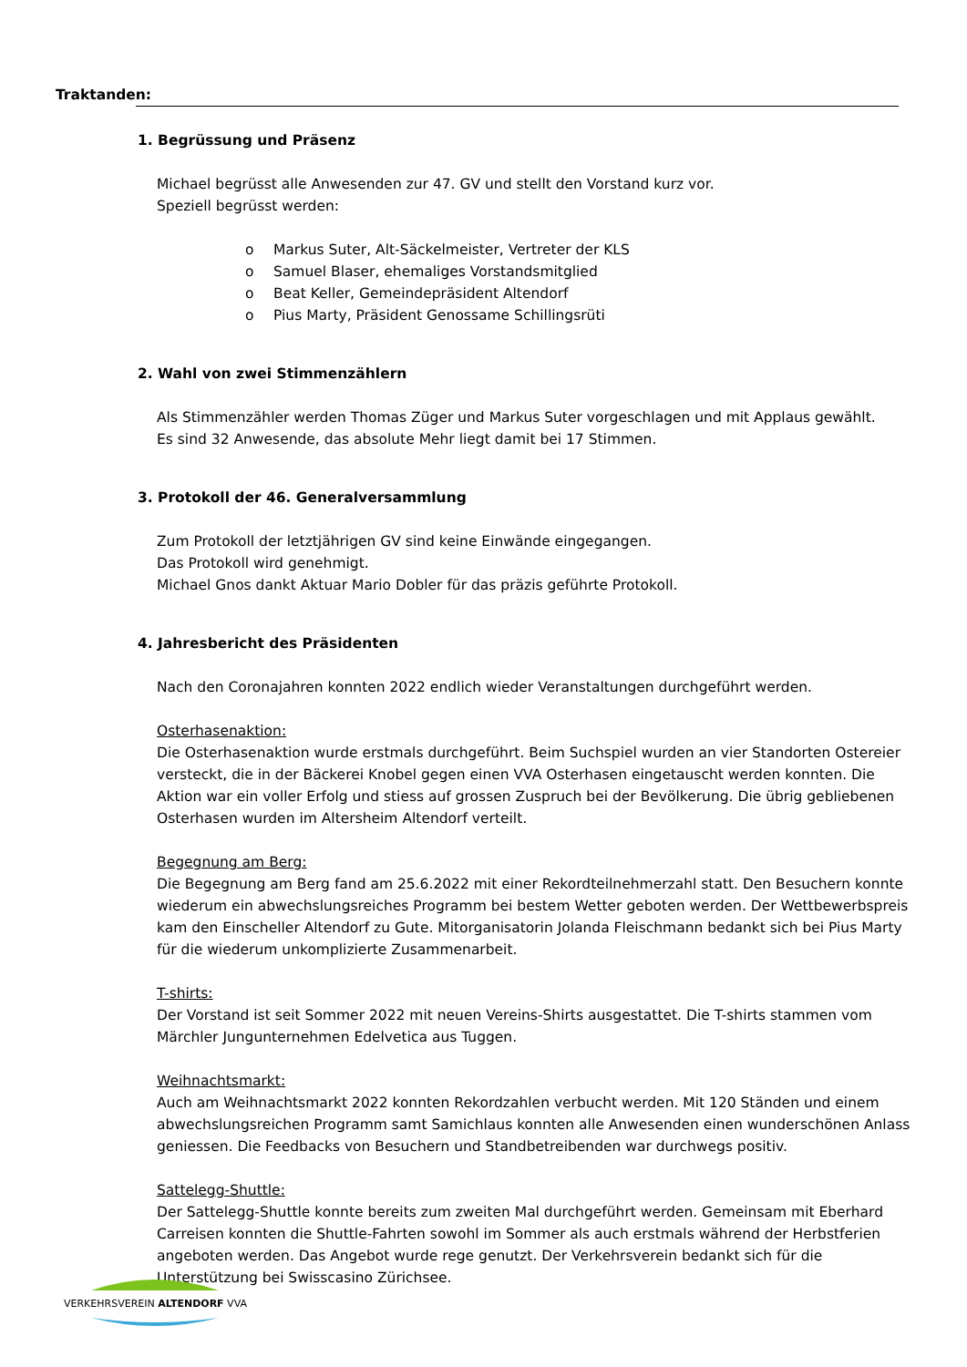Traktanden:
1. Begrüssung und Präsenz
Michael begrüsst alle Anwesenden zur 47. GV und stellt den Vorstand kurz vor.
Speziell begrüsst werden:
o Markus Suter, Alt-Säckelmeister, Vertreter der KLS
o Samuel Blaser, ehemaliges Vorstandsmitglied
o Beat Keller, Gemeindepräsident Altendorf
o Pius Marty, Präsident Genossame Schillingsrüti
2. Wahl von zwei Stimmenzählern
Als Stimmenzähler werden Thomas Züger und Markus Suter vorgeschlagen und mit Applaus gewählt.
Es sind 32 Anwesende, das absolute Mehr liegt damit bei 17 Stimmen.
3. Protokoll der 46. Generalversammlung
Zum Protokoll der letztjährigen GV sind keine Einwände eingegangen.
Das Protokoll wird genehmigt.
Michael Gnos dankt Aktuar Mario Dobler für das präzis geführte Protokoll.
4. Jahresbericht des Präsidenten
Nach den Coronajahren konnten 2022 endlich wieder Veranstaltungen durchgeführt werden.
Osterhasenaktion:
Die Osterhasenaktion wurde erstmals durchgeführt. Beim Suchspiel wurden an vier Standorten Ostereier versteckt, die in der Bäckerei Knobel gegen einen VVA Osterhasen eingetauscht werden konnten. Die Aktion war ein voller Erfolg und stiess auf grossen Zuspruch bei der Bevölkerung. Die übrig gebliebenen Osterhasen wurden im Altersheim Altendorf verteilt.
Begegnung am Berg:
Die Begegnung am Berg fand am 25.6.2022 mit einer Rekordteilnehmerzahl statt. Den Besuchern konnte wiederum ein abwechslungsreiches Programm bei bestem Wetter geboten werden. Der Wettbewerbspreis kam den Einscheller Altendorf zu Gute. Mitorganisatorin Jolanda Fleischmann bedankt sich bei Pius Marty für die wiederum unkomplizierte Zusammenarbeit.
T-shirts:
Der Vorstand ist seit Sommer 2022 mit neuen Vereins-Shirts ausgestattet. Die T-shirts stammen vom Märchler Jungunternehmen Edelvetica aus Tuggen.
Weihnachtsmarkt:
Auch am Weihnachtsmarkt 2022 konnten Rekordzahlen verbucht werden. Mit 120 Ständen und einem abwechslungsreichen Programm samt Samichlaus konnten alle Anwesenden einen wunderschönen Anlass geniessen. Die Feedbacks von Besuchern und Standbetreibenden war durchwegs positiv.
Sattelegg-Shuttle:
Der Sattelegg-Shuttle konnte bereits zum zweiten Mal durchgeführt werden. Gemeinsam mit Eberhard Carreisen konnten die Shuttle-Fahrten sowohl im Sommer als auch erstmals während der Herbstferien angeboten werden. Das Angebot wurde rege genutzt. Der Verkehrsverein bedankt sich für die Unterstützung bei Swisscasino Zürichsee.
VERKEHRSVEREIN ALTENDORF VVA